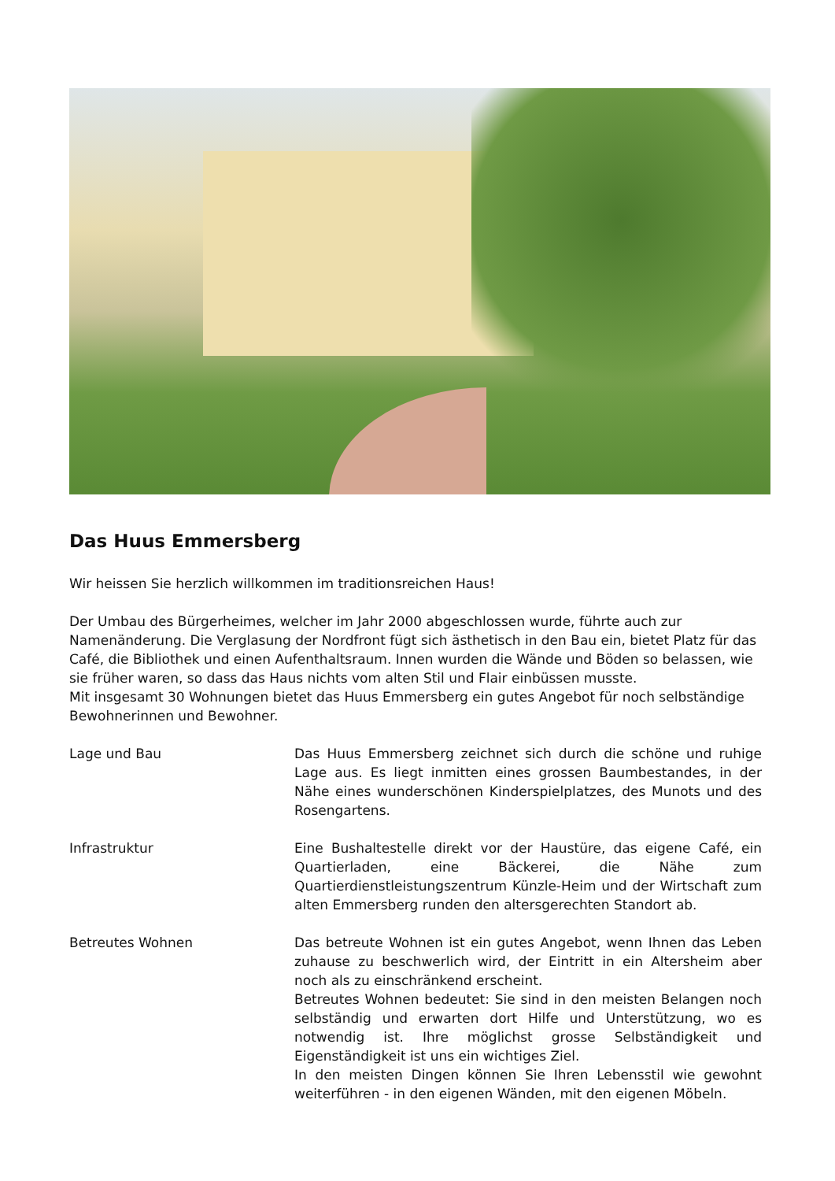Das Huus Emmersberg
Wir heissen Sie herzlich willkommen im traditionsreichen Haus!
Der Umbau des Bürgerheimes, welcher im Jahr 2000 abgeschlossen wurde, führte auch zur Namenänderung. Die Verglasung der Nordfront fügt sich ästhetisch in den Bau ein, bietet Platz für das Café, die Bibliothek und einen Aufenthaltsraum. Innen wurden die Wände und Böden so belassen, wie sie früher waren, so dass das Haus nichts vom alten Stil und Flair einbüssen musste.
Mit insgesamt 30 Wohnungen bietet das Huus Emmersberg ein gutes Angebot für noch selbständige Bewohnerinnen und Bewohner.
Lage und Bau Das Huus Emmersberg zeichnet sich durch die schöne und ruhige Lage aus. Es liegt inmitten eines grossen Baumbestandes, in der Nähe eines wunderschönen Kinderspielplatzes, des Munots und des Rosengartens.
Infrastruktur Eine Bushaltestelle direkt vor der Haustüre, das eigene Café, ein Quartierladen, eine Bäckerei, die Nähe zum Quartierdienstleistungszentrum Künzle-Heim und der Wirtschaft zum alten Emmersberg runden den altersgerechten Standort ab.
Betreutes Wohnen Das betreute Wohnen ist ein gutes Angebot, wenn Ihnen das Leben zuhause zu beschwerlich wird, der Eintritt in ein Altersheim aber noch als zu einschränkend erscheint.
Betreutes Wohnen bedeutet: Sie sind in den meisten Belangen noch selbständig und erwarten dort Hilfe und Unterstützung, wo es notwendig ist. Ihre möglichst grosse Selbständigkeit und Eigenständigkeit ist uns ein wichtiges Ziel.
In den meisten Dingen können Sie Ihren Lebensstil wie gewohnt weiterführen - in den eigenen Wänden, mit den eigenen Möbeln.